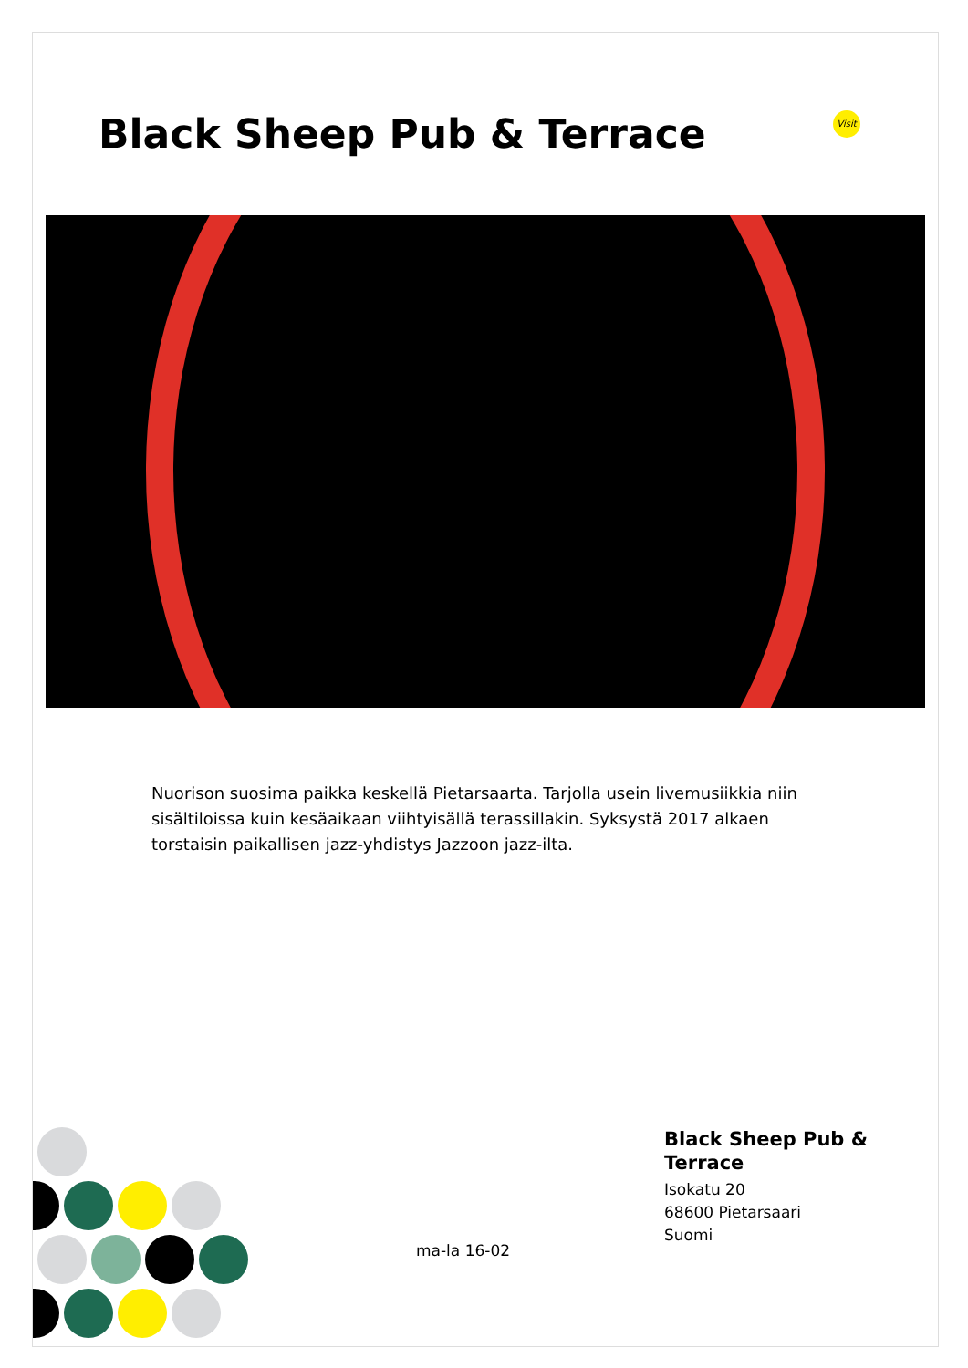Black Sheep Pub & Terrace
Visit
Nuorison suosima paikka keskellä Pietarsaarta. Tarjolla usein livemusiikkia niin sisältiloissa kuin kesäaikaan viihtyisällä terassillakin. Syksystä 2017 alkaen torstaisin paikallisen jazz-yhdistys Jazzoon jazz-ilta.
ma-la 16-02
Black Sheep Pub &
Terrace
Isokatu 20
68600 Pietarsaari
Suomi